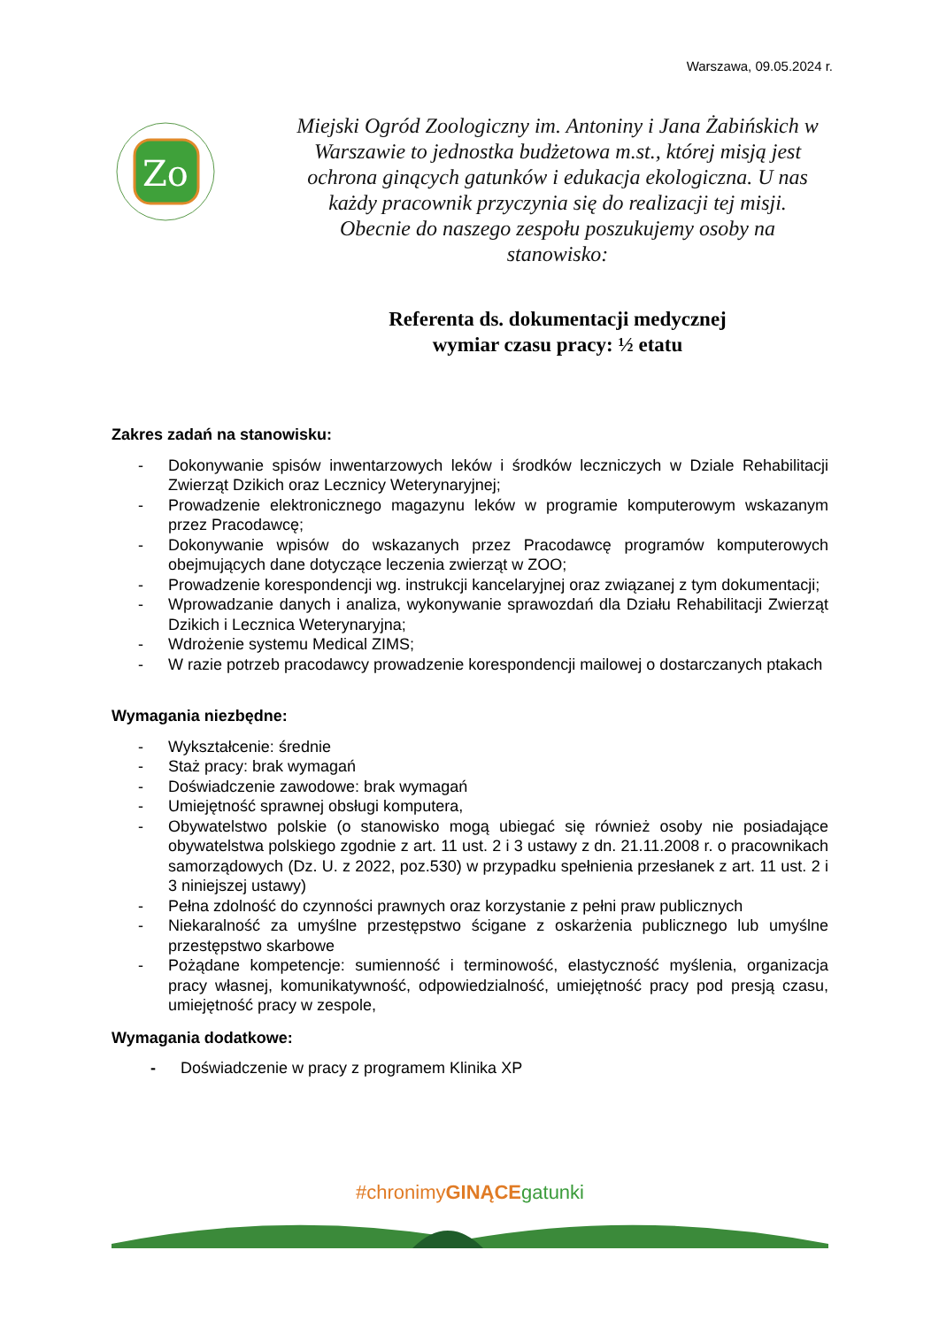Warszawa, 09.05.2024 r.
Zo
Miejski Ogród Zoologiczny im. Antoniny i Jana Żabińskich w Warszawie to jednostka budżetowa m.st., której misją jest ochrona ginących gatunków i edukacja ekologiczna. U nas każdy pracownik przyczynia się do realizacji tej misji. Obecnie do naszego zespołu poszukujemy osoby na stanowisko:
Referenta ds. dokumentacji medycznej
wymiar czasu pracy: ½ etatu
Zakres zadań na stanowisku:
- Dokonywanie spisów inwentarzowych leków i środków leczniczych w Dziale Rehabilitacji Zwierząt Dzikich oraz Lecznicy Weterynaryjnej;
- Prowadzenie elektronicznego magazynu leków w programie komputerowym wskazanym przez Pracodawcę;
- Dokonywanie wpisów do wskazanych przez Pracodawcę programów komputerowych obejmujących dane dotyczące leczenia zwierząt w ZOO;
- Prowadzenie korespondencji wg. instrukcji kancelaryjnej oraz związanej z tym dokumentacji;
- Wprowadzanie danych i analiza, wykonywanie sprawozdań dla Działu Rehabilitacji Zwierząt Dzikich i Lecznica Weterynaryjna;
- Wdrożenie systemu Medical ZIMS;
- W razie potrzeb pracodawcy prowadzenie korespondencji mailowej o dostarczanych ptakach
Wymagania niezbędne:
- Wykształcenie: średnie
- Staż pracy: brak wymagań
- Doświadczenie zawodowe: brak wymagań
- Umiejętność sprawnej obsługi komputera,
- Obywatelstwo polskie (o stanowisko mogą ubiegać się również osoby nie posiadające obywatelstwa polskiego zgodnie z art. 11 ust. 2 i 3 ustawy z dn. 21.11.2008 r. o pracownikach samorządowych (Dz. U. z 2022, poz.530) w przypadku spełnienia przesłanek z art. 11 ust. 2 i 3 niniejszej ustawy)
- Pełna zdolność do czynności prawnych oraz korzystanie z pełni praw publicznych
- Niekaralność za umyślne przestępstwo ścigane z oskarżenia publicznego lub umyślne przestępstwo skarbowe
- Pożądane kompetencje: sumienność i terminowość, elastyczność myślenia, organizacja pracy własnej, komunikatywność, odpowiedzialność, umiejętność pracy pod presją czasu, umiejętność pracy w zespole,
Wymagania dodatkowe:
- Doświadczenie w pracy z programem Klinika XP
#chronimyGINĄCE gatunki